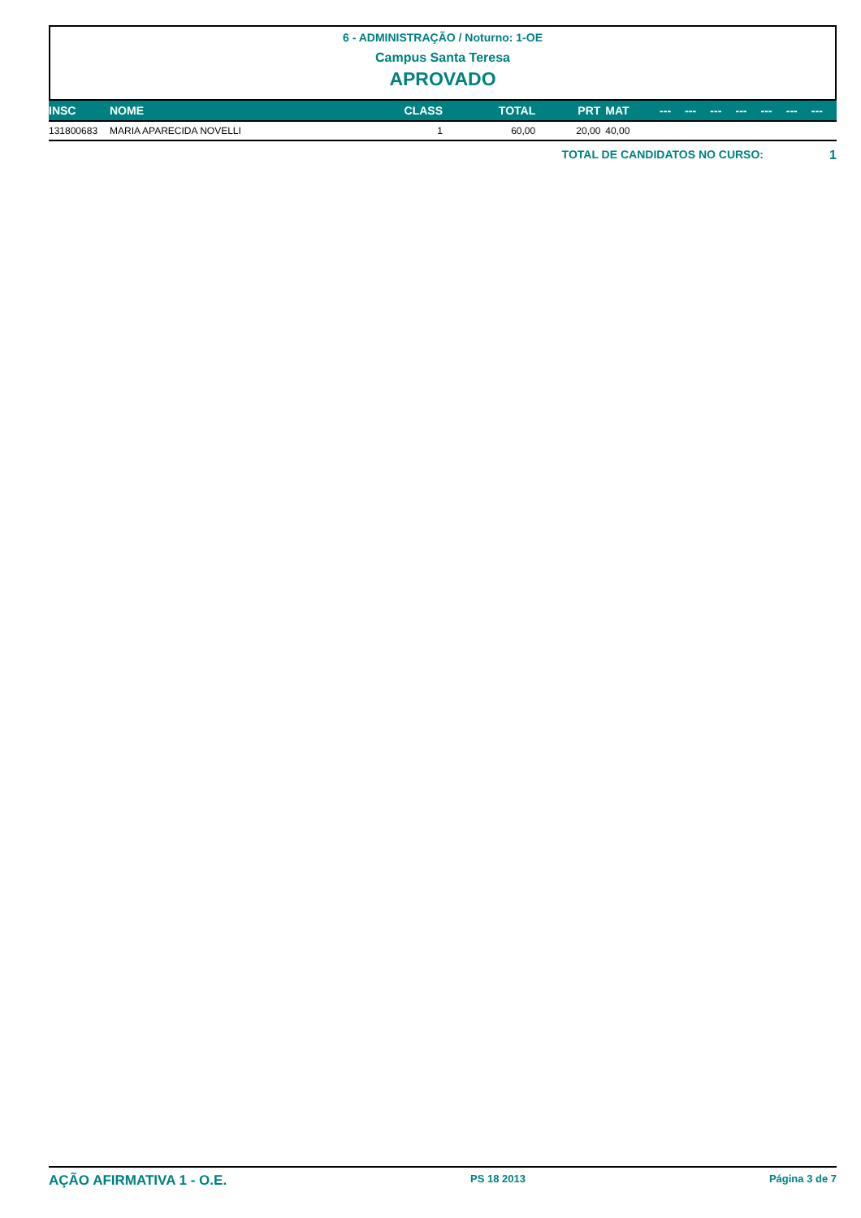6 - ADMINISTRAÇÃO / Noturno: 1-OE
Campus Santa Teresa
APROVADO
| INSC | NOME | CLASS | TOTAL | PRT | MAT | --- | --- | --- | --- | --- | --- | --- |
| --- | --- | --- | --- | --- | --- | --- | --- | --- | --- | --- | --- | --- |
| 131800683 | MARIA APARECIDA NOVELLI | 1 | 60,00 | 20,00 | 40,00 | | | | | | | |
TOTAL DE CANDIDATOS NO CURSO: 1
AÇÃO AFIRMATIVA 1 - O.E. PS 18 2013 Página 3 de 7